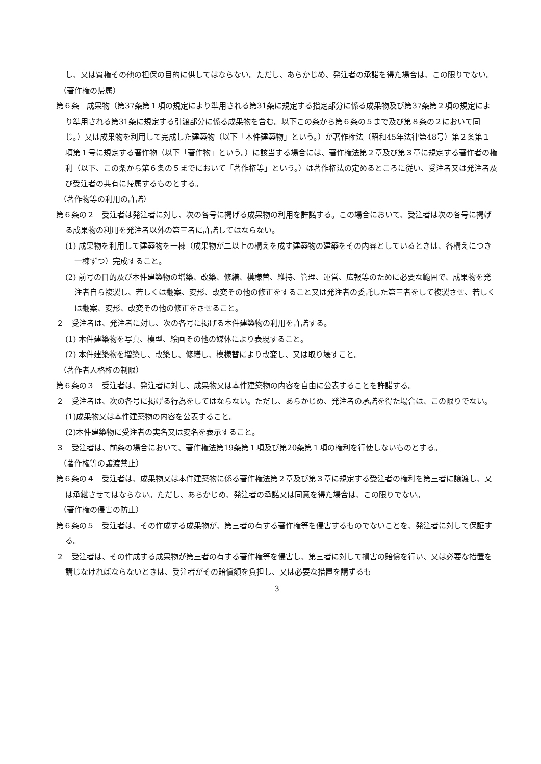し、又は質権その他の担保の目的に供してはならない。ただし、あらかじめ、発注者の承諾を得た場合は、この限りでない。
（著作権の帰属）
第６条　成果物（第37条第１項の規定により準用される第31条に規定する指定部分に係る成果物及び第37条第２項の規定により準用される第31条に規定する引渡部分に係る成果物を含む。以下この条から第６条の５まで及び第８条の２において同じ。）又は成果物を利用して完成した建築物（以下「本件建築物」という。）が著作権法（昭和45年法律第48号）第２条第１項第１号に規定する著作物（以下「著作物」という。）に該当する場合には、著作権法第２章及び第３章に規定する著作者の権利（以下、この条から第６条の５までにおいて「著作権等」という。）は著作権法の定めるところに従い、受注者又は発注者及び受注者の共有に帰属するものとする。
（著作物等の利用の許諾）
第６条の２　受注者は発注者に対し、次の各号に掲げる成果物の利用を許諾する。この場合において、受注者は次の各号に掲げる成果物の利用を発注者以外の第三者に許諾してはならない。
(1) 成果物を利用して建築物を一棟（成果物が二以上の構えを成す建築物の建築をその内容としているときは、各構えにつき一棟ずつ）完成すること。
(2) 前号の目的及び本件建築物の増築、改築、修繕、模様替、維持、管理、運営、広報等のために必要な範囲で、成果物を発注者自ら複製し、若しくは翻案、変形、改変その他の修正をすること又は発注者の委託した第三者をして複製させ、若しくは翻案、変形、改変その他の修正をさせること。
２　受注者は、発注者に対し、次の各号に掲げる本件建築物の利用を許諾する。
(1) 本件建築物を写真、模型、絵画その他の媒体により表現すること。
(2) 本件建築物を増築し、改築し、修繕し、模様替により改変し、又は取り壊すこと。
（著作者人格権の制限）
第６条の３　受注者は、発注者に対し、成果物又は本件建築物の内容を自由に公表することを許諾する。
２　受注者は、次の各号に掲げる行為をしてはならない。ただし、あらかじめ、発注者の承諾を得た場合は、この限りでない。
(1)成果物又は本件建築物の内容を公表すること。
(2)本件建築物に受注者の実名又は変名を表示すること。
３　受注者は、前条の場合において、著作権法第19条第１項及び第20条第１項の権利を行使しないものとする。
（著作権等の譲渡禁止）
第６条の４　受注者は、成果物又は本件建築物に係る著作権法第２章及び第３章に規定する受注者の権利を第三者に譲渡し、又は承継させてはならない。ただし、あらかじめ、発注者の承諾又は同意を得た場合は、この限りでない。
（著作権の侵害の防止）
第６条の５　受注者は、その作成する成果物が、第三者の有する著作権等を侵害するものでないことを、発注者に対して保証する。
２　受注者は、その作成する成果物が第三者の有する著作権等を侵害し、第三者に対して損害の賠償を行い、又は必要な措置を講じなければならないときは、受注者がその賠償額を負担し、又は必要な措置を講ずるも
3